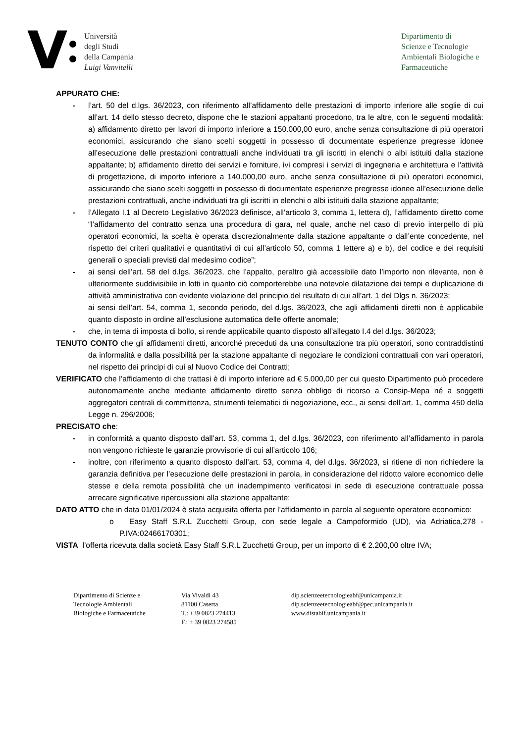V
Università
degli Studi
della Campania
Luigi Vanvitelli
Dipartimento di
Scienze e Tecnologie
Ambientali Biologiche e
Farmaceutiche
APPURATO CHE:
- l’art. 50 del d.lgs. 36/2023, con riferimento all’affidamento delle prestazioni di importo inferiore alle soglie di cui all’art. 14 dello stesso decreto, dispone che le stazioni appaltanti procedono, tra le altre, con le seguenti modalità: a) affidamento diretto per lavori di importo inferiore a 150.000,00 euro, anche senza consultazione di più operatori economici, assicurando che siano scelti soggetti in possesso di documentate esperienze pregresse idonee all’esecuzione delle prestazioni contrattuali anche individuati tra gli iscritti in elenchi o albi istituiti dalla stazione appaltante; b) affidamento diretto dei servizi e forniture, ivi compresi i servizi di ingegneria e architettura e l'attività di progettazione, di importo inferiore a 140.000,00 euro, anche senza consultazione di più operatori economici, assicurando che siano scelti soggetti in possesso di documentate esperienze pregresse idonee all’esecuzione delle prestazioni contrattuali, anche individuati tra gli iscritti in elenchi o albi istituiti dalla stazione appaltante;
- l’Allegato I.1 al Decreto Legislativo 36/2023 definisce, all’articolo 3, comma 1, lettera d), l’affidamento diretto come “l’affidamento del contratto senza una procedura di gara, nel quale, anche nel caso di previo interpello di più operatori economici, la scelta è operata discrezionalmente dalla stazione appaltante o dall’ente concedente, nel rispetto dei criteri qualitativi e quantitativi di cui all’articolo 50, comma 1 lettere a) e b), del codice e dei requisiti generali o speciali previsti dal medesimo codice”;
- ai sensi dell’art. 58 del d.lgs. 36/2023, che l’appalto, peraltro già accessibile dato l’importo non rilevante, non è ulteriormente suddivisibile in lotti in quanto ciò comporterebbe una notevole dilatazione dei tempi e duplicazione di attività amministrativa con evidente violazione del principio del risultato di cui all’art. 1 del Dlgs n. 36/2023;
ai sensi dell’art. 54, comma 1, secondo periodo, del d.lgs. 36/2023, che agli affidamenti diretti non è applicabile quanto disposto in ordine all’esclusione automatica delle offerte anomale;
- che, in tema di imposta di bollo, si rende applicabile quanto disposto all’allegato I.4 del d.lgs. 36/2023;
TENUTO CONTO che gli affidamenti diretti, ancorché preceduti da una consultazione tra più operatori, sono contraddistinti da informalità e dalla possibilità per la stazione appaltante di negoziare le condizioni contrattuali con vari operatori, nel rispetto dei principi di cui al Nuovo Codice dei Contratti;
VERIFICATO che l’affidamento di che trattasi è di importo inferiore ad € 5.000,00 per cui questo Dipartimento può procedere autonomamente anche mediante affidamento diretto senza obbligo di ricorso a Consip-Mepa né a soggetti aggregatori centrali di committenza, strumenti telematici di negoziazione, ecc., ai sensi dell’art. 1, comma 450 della Legge n. 296/2006;
PRECISATO che:
- in conformità a quanto disposto dall’art. 53, comma 1, del d.lgs. 36/2023, con riferimento all’affidamento in parola non vengono richieste le garanzie provvisorie di cui all’articolo 106;
- inoltre, con riferimento a quanto disposto dall’art. 53, comma 4, del d.lgs. 36/2023, si ritiene di non richiedere la garanzia definitiva per l’esecuzione delle prestazioni in parola, in considerazione del ridotto valore economico delle stesse e della remota possibilità che un inadempimento verificatosi in sede di esecuzione contrattuale possa arrecare significative ripercussioni alla stazione appaltante;
DATO ATTO che in data 01/01/2024 è stata acquisita offerta per l’affidamento in parola al seguente operatore economico:
o Easy Staff S.R.L Zucchetti Group, con sede legale a Campoformido (UD), via Adriatica,278 - P.IVA:02466170301;
VISTA l’offerta ricevuta dalla società Easy Staff S.R.L Zucchetti Group, per un importo di € 2.200,00 oltre IVA;
Dipartimento di Scienze e
Tecnologie Ambientali
Biologiche e Farmaceutiche
Via Vivaldi 43
81100 Caserta
T.: +39 0823 274413
F.: + 39 0823 274585
dip.scienzeetecnologieabf@unicampania.it
dip.scienzeetecnologieabf@pec.unicampania.it
www.distabif.unicampania.it